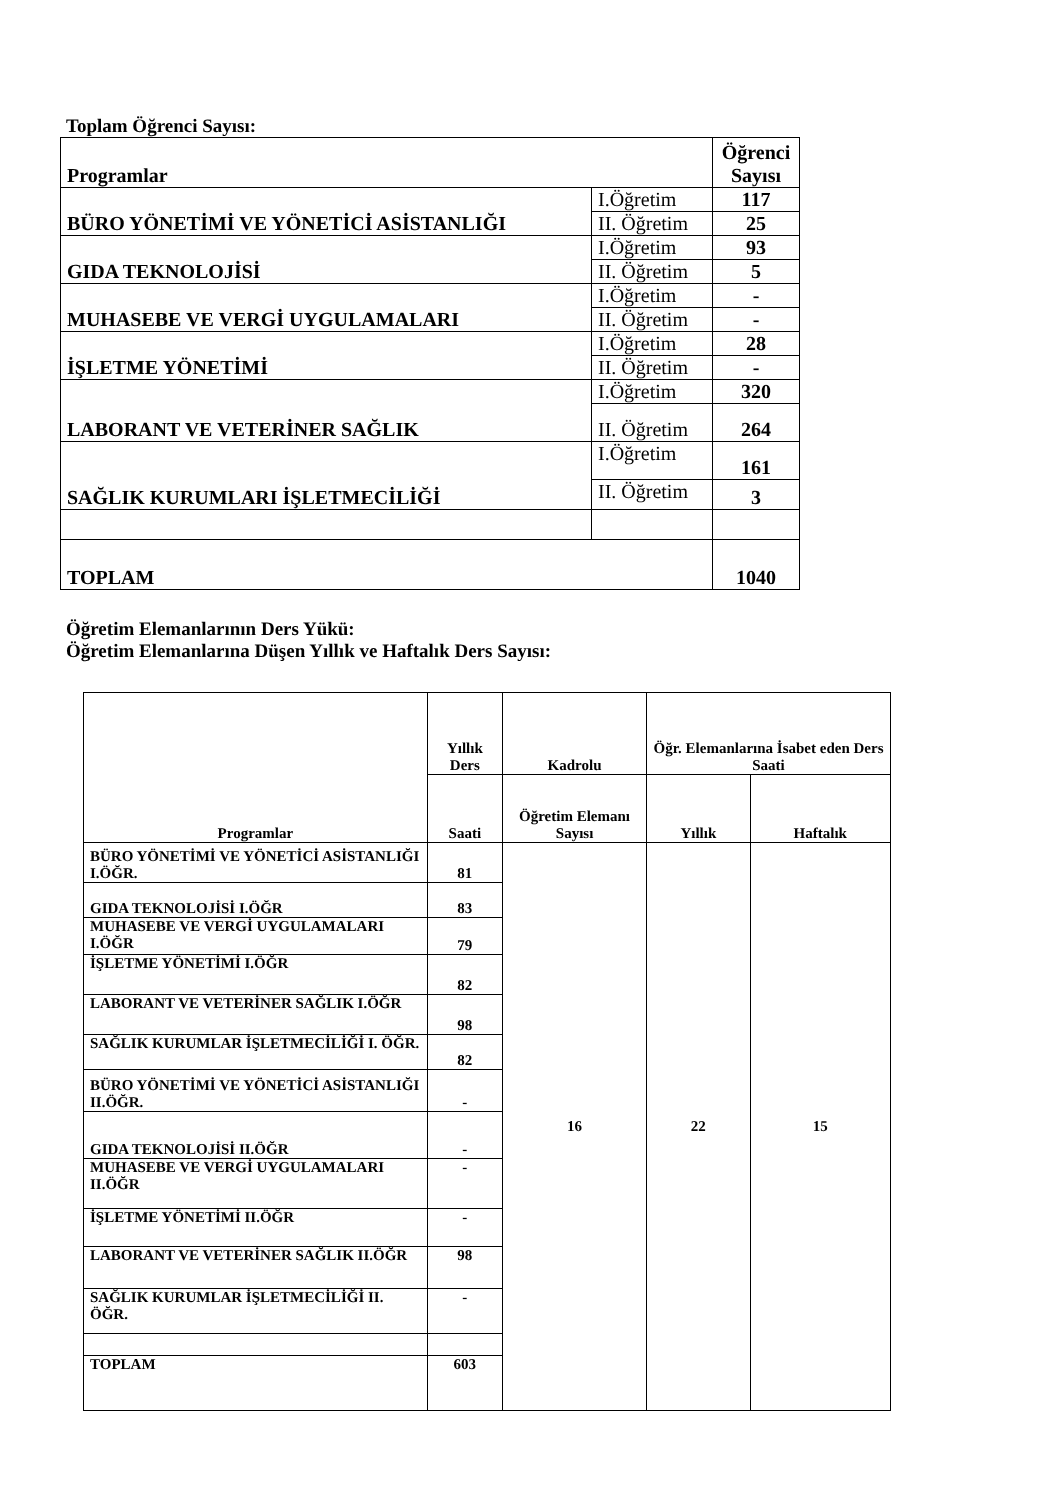Toplam Öğrenci Sayısı:
| Programlar | | Öğrenci Sayısı |
| --- | --- | --- |
| BÜRO YÖNETİMİ VE YÖNETİCİ ASİSTANLIĞI | I.Öğretim | 117 |
| | II. Öğretim | 25 |
| GIDA TEKNOLOJİSİ | I.Öğretim | 93 |
| | II. Öğretim | 5 |
| MUHASEBE VE VERGİ UYGULAMALARI | I.Öğretim | - |
| | II. Öğretim | - |
| İŞLETME YÖNETİMİ | I.Öğretim | 28 |
| | II. Öğretim | - |
| LABORANT VE VETERİNER SAĞLIK | I.Öğretim | 320 |
| | II. Öğretim | 264 |
| SAĞLIK KURUMLARI İŞLETMECİLİĞİ | I.Öğretim | 161 |
| | II. Öğretim | 3 |
| TOPLAM | | 1040 |
Öğretim Elemanlarının Ders Yükü:
Öğretim Elemanlarına Düşen Yıllık ve Haftalık Ders Sayısı:
| Programlar | Yıllık Ders | Kadrolu | Öğr. Elemanlarına İsabet eden Ders Saati | |
| | Saati | Öğretim Elemanı Sayısı | Yıllık | Haftalık |
| BÜRO YÖNETİMİ VE YÖNETİCİ ASİSTANLIĞI I.ÖĞR. | 81 | 16 | 22 | 15 |
| GIDA TEKNOLOJİSİ I.ÖĞR | 83 | | | |
| MUHASEBE VE VERGİ UYGULAMALARI I.ÖĞR | 79 | | | |
| İŞLETME YÖNETİMİ I.ÖĞR | 82 | | | |
| LABORANT VE VETERİNER SAĞLIK I.ÖĞR | 98 | | | |
| SAĞLIK KURUMLAR İŞLETMECİLİĞİ I. ÖĞR. | 82 | | | |
| BÜRO YÖNETİMİ VE YÖNETİCİ ASİSTANLIĞI II.ÖĞR. | - | | | |
| GIDA TEKNOLOJİSİ II.ÖĞR | - | | | |
| MUHASEBE VE VERGİ UYGULAMALARI II.ÖĞR | - | | | |
| İŞLETME YÖNETİMİ II.ÖĞR | - | | | |
| LABORANT VE VETERİNER SAĞLIK II.ÖĞR | 98 | | | |
| SAĞLIK KURUMLAR İŞLETMECİLİĞİ II. ÖĞR. | - | | | |
| TOPLAM | 603 | | | |